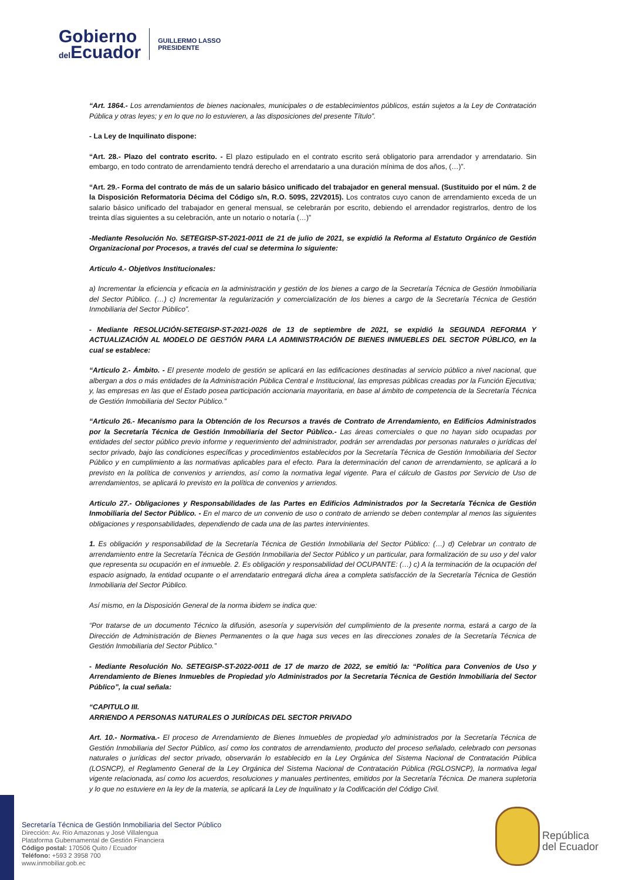Gobierno
del Ecuador
GUILLERMO LASSO
PRESIDENTE
“Art. 1864.- Los arrendamientos de bienes nacionales, municipales o de establecimientos públicos, están sujetos a la Ley de Contratación Pública y otras leyes; y en lo que no lo estuvieren, a las disposiciones del presente Título”.
- La Ley de Inquilinato dispone:
“Art. 28.- Plazo del contrato escrito. - El plazo estipulado en el contrato escrito será obligatorio para arrendador y arrendatario. Sin embargo, en todo contrato de arrendamiento tendrá derecho el arrendatario a una duración mínima de dos años, (…)”.
“Art. 29.- Forma del contrato de más de un salario básico unificado del trabajador en general mensual. (Sustituido por el núm. 2 de la Disposición Reformatoria Décima del Código s/n, R.O. 509S, 22V2015). Los contratos cuyo canon de arrendamiento exceda de un salario básico unificado del trabajador en general mensual, se celebrarán por escrito, debiendo el arrendador registrarlos, dentro de los treinta días siguientes a su celebración, ante un notario o notaría (…)”
-Mediante Resolución No. SETEGISP-ST-2021-0011 de 21 de julio de 2021, se expidió la Reforma al Estatuto Orgánico de Gestión Organizacional por Procesos, a través del cual se determina lo siguiente:
Articulo 4.- Objetivos Institucionales:
a) Incrementar la eficiencia y eficacia en la administración y gestión de los bienes a cargo de la Secretaría Técnica de Gestión Inmobiliaria del Sector Público. (…) c) Incrementar la regularización y comercialización de los bienes a cargo de la Secretaría Técnica de Gestión Inmobiliaria del Sector Público”.
- Mediante RESOLUCIÓN-SETEGISP-ST-2021-0026 de 13 de septiembre de 2021, se expidió la SEGUNDA REFORMA Y ACTUALIZACIÓN AL MODELO DE GESTIÓN PARA LA ADMINISTRACIÓN DE BIENES INMUEBLES DEL SECTOR PÚBLICO, en la cual se establece:
“Articulo 2.- Ámbito. - El presente modelo de gestión se aplicará en las edificaciones destinadas al servicio público a nivel nacional, que albergan a dos o más entidades de la Administración Pública Central e Institucional, las empresas públicas creadas por la Función Ejecutiva; y, las empresas en las que el Estado posea participación accionaria mayoritaria, en base al ámbito de competencia de la Secretaría Técnica de Gestión Inmobiliaria del Sector Público.”
“Articulo 26.- Mecanismo para la Obtención de los Recursos a través de Contrato de Arrendamiento, en Edificios Administrados por la Secretaría Técnica de Gestión Inmobiliaria del Sector Público.- Las áreas comerciales o que no hayan sido ocupadas por entidades del sector público previo informe y requerimiento del administrador, podrán ser arrendadas por personas naturales o jurídicas del sector privado, bajo las condiciones específicas y procedimientos establecidos por la Secretaría Técnica de Gestión Inmobiliaria del Sector Público y en cumplimiento a las normativas aplicables para el efecto. Para la determinación del canon de arrendamiento, se aplicará a lo previsto en la política de convenios y arriendos, así como la normativa legal vigente. Para el cálculo de Gastos por Servicio de Uso de arrendamientos, se aplicará lo previsto en la política de convenios y arriendos.
Articulo 27.- Obligaciones y Responsabilidades de las Partes en Edificios Administrados por la Secretaría Técnica de Gestión Inmobiliaria del Sector Público. - En el marco de un convenio de uso o contrato de arriendo se deben contemplar al menos las siguientes obligaciones y responsabilidades, dependiendo de cada una de las partes intervinientes.
1. Es obligación y responsabilidad de la Secretaría Técnica de Gestión Inmobiliaria del Sector Público: (…) d) Celebrar un contrato de arrendamiento entre la Secretaría Técnica de Gestión Inmobiliaria del Sector Público y un particular, para formalización de su uso y del valor que representa su ocupación en el inmueble. 2. Es obligación y responsabilidad del OCUPANTE: (…) c) A la terminación de la ocupación del espacio asignado, la entidad ocupante o el arrendatario entregará dicha área a completa satisfacción de la Secretaría Técnica de Gestión Inmobiliaria del Sector Público.
Así mismo, en la Disposición General de la norma ibidem se indica que:
“Por tratarse de un documento Técnico la difusión, asesoría y supervisión del cumplimiento de la presente norma, estará a cargo de la Dirección de Administración de Bienes Permanentes o la que haga sus veces en las direcciones zonales de la Secretaría Técnica de Gestión Inmobiliaria del Sector Público.”
- Mediante Resolución No. SETEGISP-ST-2022-0011 de 17 de marzo de 2022, se emitió la: “Política para Convenios de Uso y Arrendamiento de Bienes Inmuebles de Propiedad y/o Administrados por la Secretaria Técnica de Gestión Inmobiliaria del Sector Público”, la cual señala:
“CAPITULO III.
ARRIENDO A PERSONAS NATURALES O JURÍDICAS DEL SECTOR PRIVADO
Art. 10.- Normativa.- El proceso de Arrendamiento de Bienes Inmuebles de propiedad y/o administrados por la Secretaría Técnica de Gestión Inmobiliaria del Sector Público, así como los contratos de arrendamiento, producto del proceso señalado, celebrado con personas naturales o jurídicas del sector privado, observarán lo establecido en la Ley Orgánica del Sistema Nacional de Contratación Pública (LOSNCP), el Reglamento General de la Ley Orgánica del Sistema Nacional de Contratación Pública (RGLOSNCP), la normativa legal vigente relacionada, así como los acuerdos, resoluciones y manuales pertinentes, emitidos por la Secretaría Técnica. De manera supletoria y lo que no estuviere en la ley de la materia, se aplicará la Ley de Inquilinato y la Codificación del Código Civil.
Secretaría Técnica de Gestión Inmobiliaria del Sector Público
Dirección: Av. Río Amazonas y José Villalengua
Plataforma Gubernamental de Gestión Financiera
Código postal: 170506 Quito / Ecuador
Teléfono: +593 2 3958 700
www.inmobiliar.gob.ec
República
del Ecuador